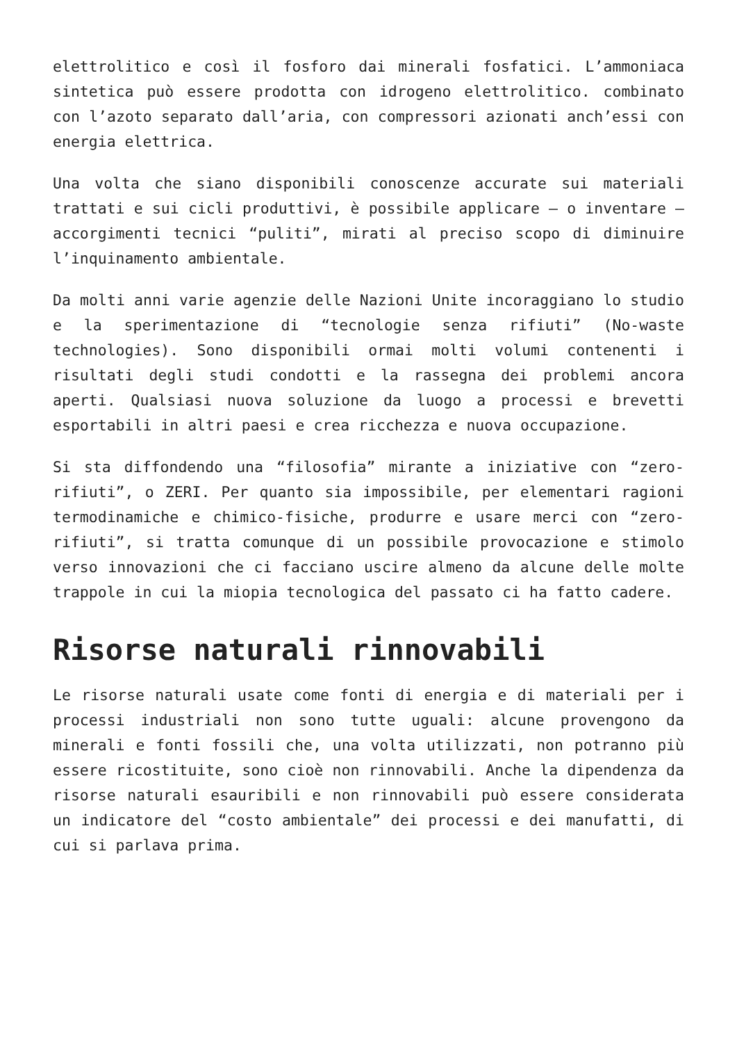elettrolitico e così il fosforo dai minerali fosfatici. L’ammoniaca sintetica può essere prodotta con idrogeno elettrolitico. combinato con l’azoto separato dall’aria, con compressori azionati anch’essi con energia elettrica.
Una volta che siano disponibili conoscenze accurate sui materiali trattati e sui cicli produttivi, è possibile applicare – o inventare – accorgimenti tecnici “puliti”, mirati al preciso scopo di diminuire l’inquinamento ambientale.
Da molti anni varie agenzie delle Nazioni Unite incoraggiano lo studio e la sperimentazione di “tecnologie senza rifiuti” (No-waste technologies). Sono disponibili ormai molti volumi contenenti i risultati degli studi condotti e la rassegna dei problemi ancora aperti. Qualsiasi nuova soluzione da luogo a processi e brevetti esportabili in altri paesi e crea ricchezza e nuova occupazione.
Si sta diffondendo una “filosofia” mirante a iniziative con “zero-rifiuti”, o ZERI. Per quanto sia impossibile, per elementari ragioni termodinamiche e chimico-fisiche, produrre e usare merci con “zero-rifiuti”, si tratta comunque di un possibile provocazione e stimolo verso innovazioni che ci facciano uscire almeno da alcune delle molte trappole in cui la miopia tecnologica del passato ci ha fatto cadere.
Risorse naturali rinnovabili
Le risorse naturali usate come fonti di energia e di materiali per i processi industriali non sono tutte uguali: alcune provengono da minerali e fonti fossili che, una volta utilizzati, non potranno più essere ricostituite, sono cioè non rinnovabili. Anche la dipendenza da risorse naturali esauribili e non rinnovabili può essere considerata un indicatore del “costo ambientale” dei processi e dei manufatti, di cui si parlava prima.